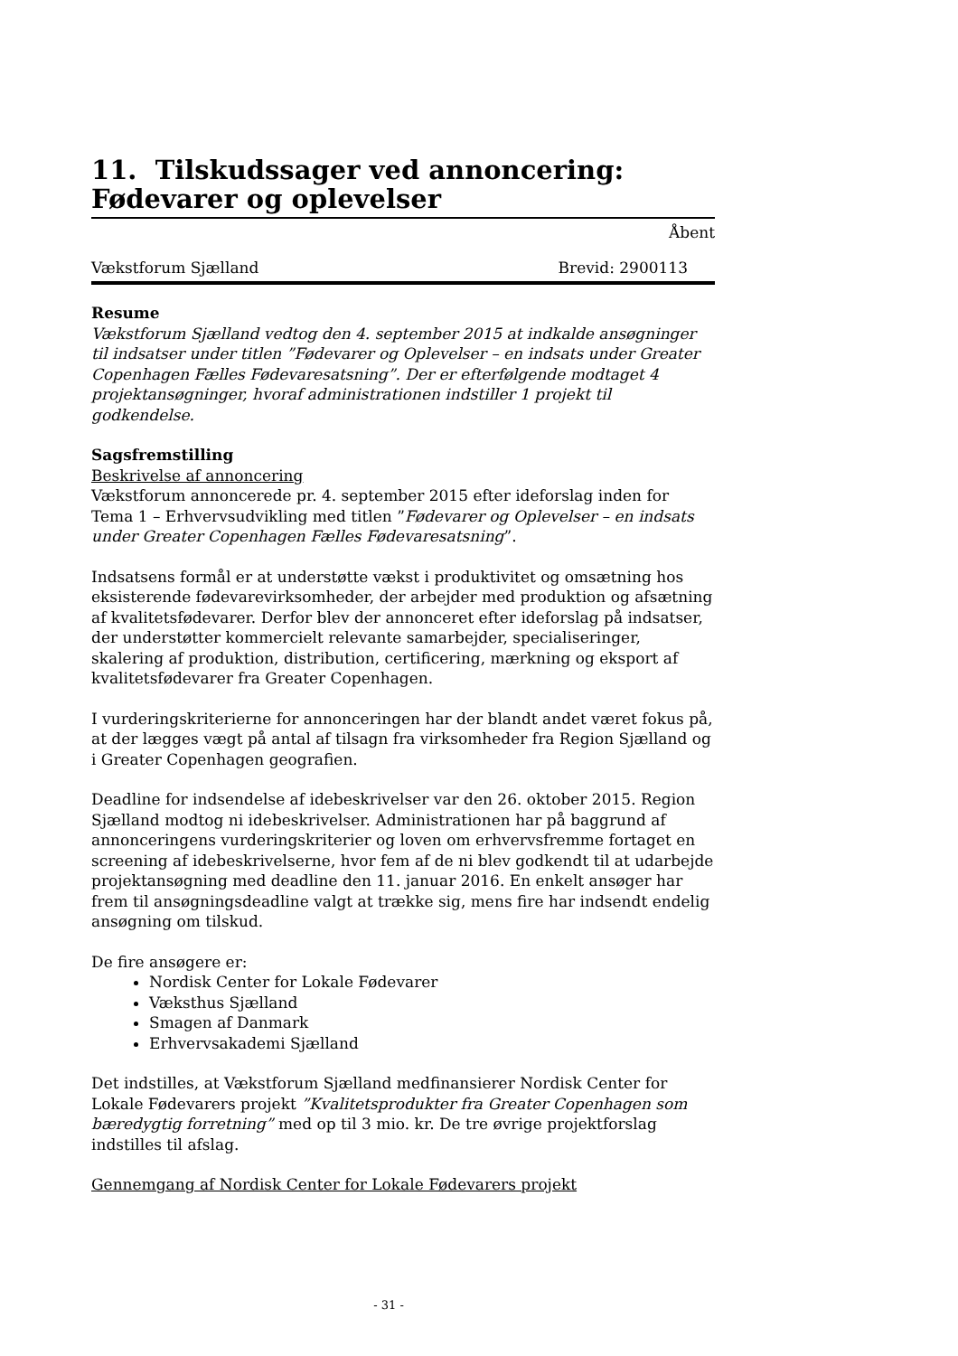11. Tilskudssager ved annoncering: Fødevarer og oplevelser
Åbent
Vækstforum Sjælland Brevid: 2900113
Resume
Vækstforum Sjælland vedtog den 4. september 2015 at indkalde ansøgninger til indsatser under titlen ”Fødevarer og Oplevelser – en indsats under Greater Copenhagen Fælles Fødevaresatsning”. Der er efterfølgende modtaget 4 projektansøgninger, hvoraf administrationen indstiller 1 projekt til godkendelse.
Sagsfremstilling
Beskrivelse af annoncering
Vækstforum annoncerede pr. 4. september 2015 efter ideforslag inden for Tema 1 – Erhvervsudvikling med titlen ”Fødevarer og Oplevelser – en indsats under Greater Copenhagen Fælles Fødevaresatsning”.
Indsatsens formål er at understøtte vækst i produktivitet og omsætning hos eksisterende fødevarevirksomheder, der arbejder med produktion og afsætning af kvalitetsfødevarer. Derfor blev der annonceret efter ideforslag på indsatser, der understøtter kommercielt relevante samarbejder, specialiseringer, skalering af produktion, distribution, certificering, mærkning og eksport af kvalitetsfødevarer fra Greater Copenhagen.
I vurderingskriterierne for annonceringen har der blandt andet været fokus på, at der lægges vægt på antal af tilsagn fra virksomheder fra Region Sjælland og i Greater Copenhagen geografien.
Deadline for indsendelse af idebeskrivelser var den 26. oktober 2015. Region Sjælland modtog ni idebeskrivelser. Administrationen har på baggrund af annonceringens vurderingskriterier og loven om erhvervsfremme fortaget en screening af idebeskrivelserne, hvor fem af de ni blev godkendt til at udarbejde projektansøgning med deadline den 11. januar 2016. En enkelt ansøger har frem til ansøgningsdeadline valgt at trække sig, mens fire har indsendt endelig ansøgning om tilskud.
De fire ansøgere er:
Nordisk Center for Lokale Fødevarer
Væksthus Sjælland
Smagen af Danmark
Erhvervsakademi Sjælland
Det indstilles, at Vækstforum Sjælland medfinansierer Nordisk Center for Lokale Fødevarers projekt ”Kvalitetsprodukter fra Greater Copenhagen som bæredygtig forretning” med op til 3 mio. kr. De tre øvrige projektforslag indstilles til afslag.
Gennemgang af Nordisk Center for Lokale Fødevarers projekt
- 31 -